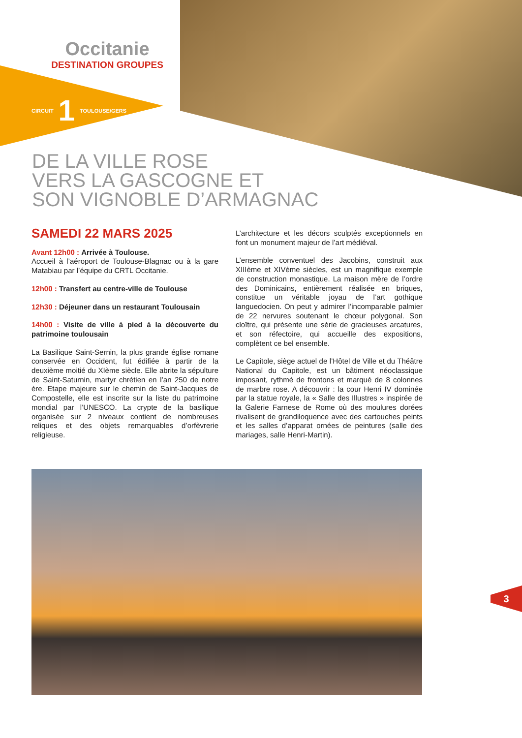Occitanie
DESTINATION GROUPES
CIRCUIT 1 TOULOUSE/GERS
DE LA VILLE ROSE
VERS LA GASCOGNE ET
SON VIGNOBLE D’ARMAGNAC
SAMEDI 22 MARS 2025
Avant 12h00 : Arrivée à Toulouse.
Accueil à l’aéroport de Toulouse-Blagnac ou à la gare Matabiau par l’équipe du CRTL Occitanie.
12h00 : Transfert au centre-ville de Toulouse
12h30 : Déjeuner dans un restaurant Toulousain
14h00 : Visite de ville à pied à la découverte du patrimoine toulousain
La Basilique Saint-Sernin, la plus grande église romane conservée en Occident, fut édifiée à partir de la deuxième moitié du XIème siècle. Elle abrite la sépulture de Saint-Saturnin, martyr chrétien en l’an 250 de notre ère. Etape majeure sur le chemin de Saint-Jacques de Compostelle, elle est inscrite sur la liste du patrimoine mondial par l’UNESCO. La crypte de la basilique organisée sur 2 niveaux contient de nombreuses reliques et des objets remarquables d’orfèvrerie religieuse.
L’architecture et les décors sculptés exceptionnels en font un monument majeur de l’art médiéval.
L’ensemble conventuel des Jacobins, construit aux XIIIème et XIVème siècles, est un magnifique exemple de construction monastique. La maison mère de l’ordre des Dominicains, entièrement réalisée en briques, constitue un véritable joyau de l’art gothique languedocien. On peut y admirer l’incomparable palmier de 22 nervures soutenant le chœur polygonal. Son cloître, qui présente une série de gracieuses arcatures, et son réfectoire, qui accueille des expositions, complètent ce bel ensemble.
Le Capitole, siège actuel de l’Hôtel de Ville et du Théâtre National du Capitole, est un bâtiment néoclassique imposant, rythmé de frontons et marqué de 8 colonnes de marbre rose. A découvrir : la cour Henri IV dominée par la statue royale, la « Salle des Illustres » inspirée de la Galerie Farnese de Rome où des moulures dorées rivalisent de grandiloquence avec des cartouches peints et les salles d’apparat ornées de peintures (salle des mariages, salle Henri-Martin).
3